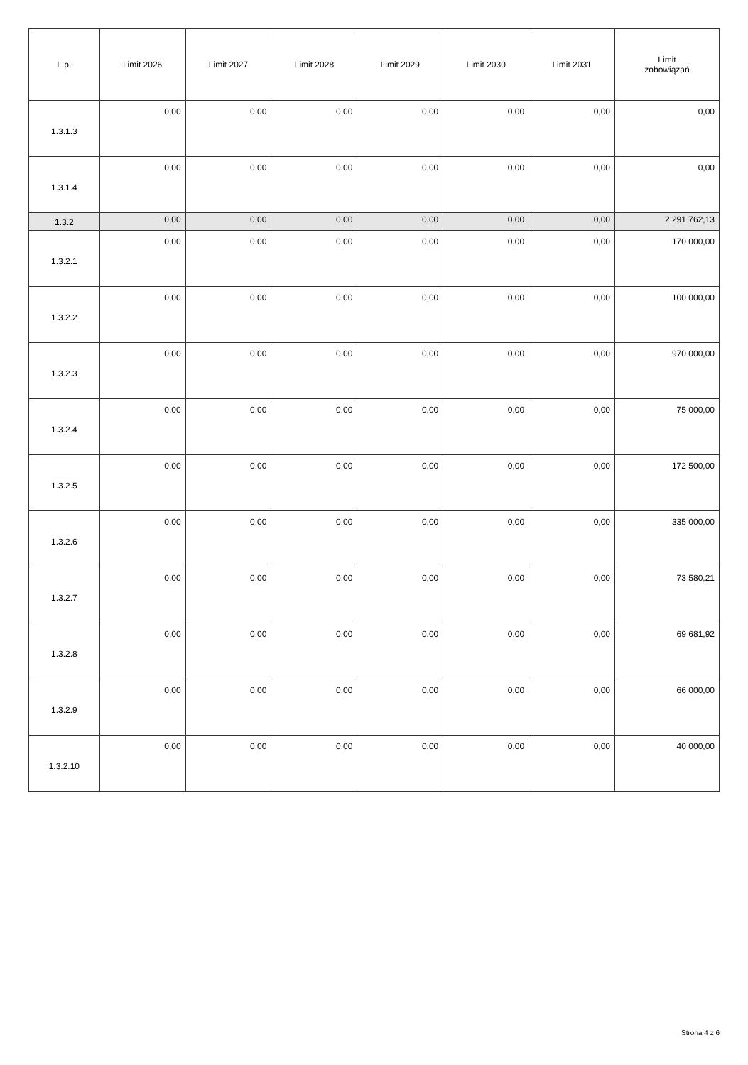| L.p. | Limit 2026 | Limit 2027 | Limit 2028 | Limit 2029 | Limit 2030 | Limit 2031 | Limit zobowiązań |
| --- | --- | --- | --- | --- | --- | --- | --- |
| 1.3.1.3 | 0,00 | 0,00 | 0,00 | 0,00 | 0,00 | 0,00 | 0,00 |
| 1.3.1.4 | 0,00 | 0,00 | 0,00 | 0,00 | 0,00 | 0,00 | 0,00 |
| 1.3.2 | 0,00 | 0,00 | 0,00 | 0,00 | 0,00 | 0,00 | 2 291 762,13 |
| 1.3.2.1 | 0,00 | 0,00 | 0,00 | 0,00 | 0,00 | 0,00 | 170 000,00 |
| 1.3.2.2 | 0,00 | 0,00 | 0,00 | 0,00 | 0,00 | 0,00 | 100 000,00 |
| 1.3.2.3 | 0,00 | 0,00 | 0,00 | 0,00 | 0,00 | 0,00 | 970 000,00 |
| 1.3.2.4 | 0,00 | 0,00 | 0,00 | 0,00 | 0,00 | 0,00 | 75 000,00 |
| 1.3.2.5 | 0,00 | 0,00 | 0,00 | 0,00 | 0,00 | 0,00 | 172 500,00 |
| 1.3.2.6 | 0,00 | 0,00 | 0,00 | 0,00 | 0,00 | 0,00 | 335 000,00 |
| 1.3.2.7 | 0,00 | 0,00 | 0,00 | 0,00 | 0,00 | 0,00 | 73 580,21 |
| 1.3.2.8 | 0,00 | 0,00 | 0,00 | 0,00 | 0,00 | 0,00 | 69 681,92 |
| 1.3.2.9 | 0,00 | 0,00 | 0,00 | 0,00 | 0,00 | 0,00 | 66 000,00 |
| 1.3.2.10 | 0,00 | 0,00 | 0,00 | 0,00 | 0,00 | 0,00 | 40 000,00 |
Strona 4 z 6